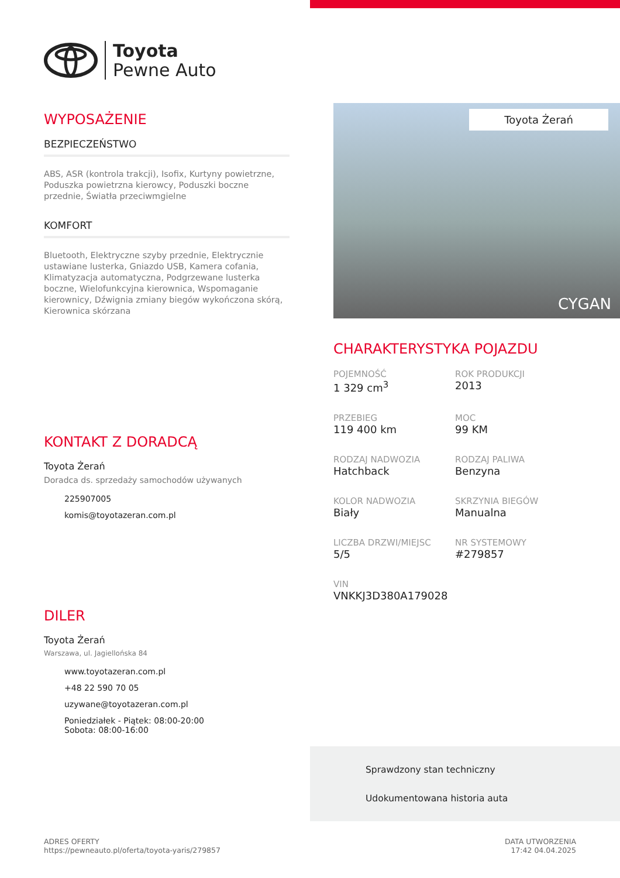Toyota
Pewne Auto
WYPOSAŻENIE
BEZPIECZEŃSTWO
ABS, ASR (kontrola trakcji), Isofix, Kurtyny powietrzne, Poduszka powietrzna kierowcy, Poduszki boczne przednie, Światła przeciwmgielne
KOMFORT
Bluetooth, Elektryczne szyby przednie, Elektrycznie ustawiane lusterka, Gniazdo USB, Kamera cofania, Klimatyzacja automatyczna, Podgrzewane lusterka boczne, Wielofunkcyjna kierownica, Wspomaganie kierownicy, Dźwignia zmiany biegów wykończona skórą, Kierownica skórzana
KONTAKT Z DORADCĄ
Toyota Żerań
Doradca ds. sprzedaży samochodów używanych
225907005
komis@toyotazeran.com.pl
DILER
Toyota Żerań
Warszawa, ul. Jagiellońska 84
www.toyotazeran.com.pl
+48 22 590 70 05
uzywane@toyotazeran.com.pl
Poniedziałek - Piątek: 08:00-20:00
Sobota: 08:00-16:00
Toyota Żerań
CYGAN
CHARAKTERYSTYKA POJAZDU
POJEMNOŚĆ
1 329 cm<sup>3</sup>
ROK PRODUKCJI
2013
PRZEBIEG
119 400 km
MOC
99 KM
RODZAJ NADWOZIA
Hatchback
RODZAJ PALIWA
Benzyna
KOLOR NADWOZIA
Biały
SKRZYNIA BIEGÓW
Manualna
LICZBA DRZWI/MIEJSC
5/5
NR SYSTEMOWY
#279857
VIN
VNKKJ3D380A179028
Sprawdzony stan techniczny
Udokumentowana historia auta
ADRES OFERTY
https://pewneauto.pl/oferta/toyota-yaris/279857
DATA UTWORZENIA
17:42 04.04.2025